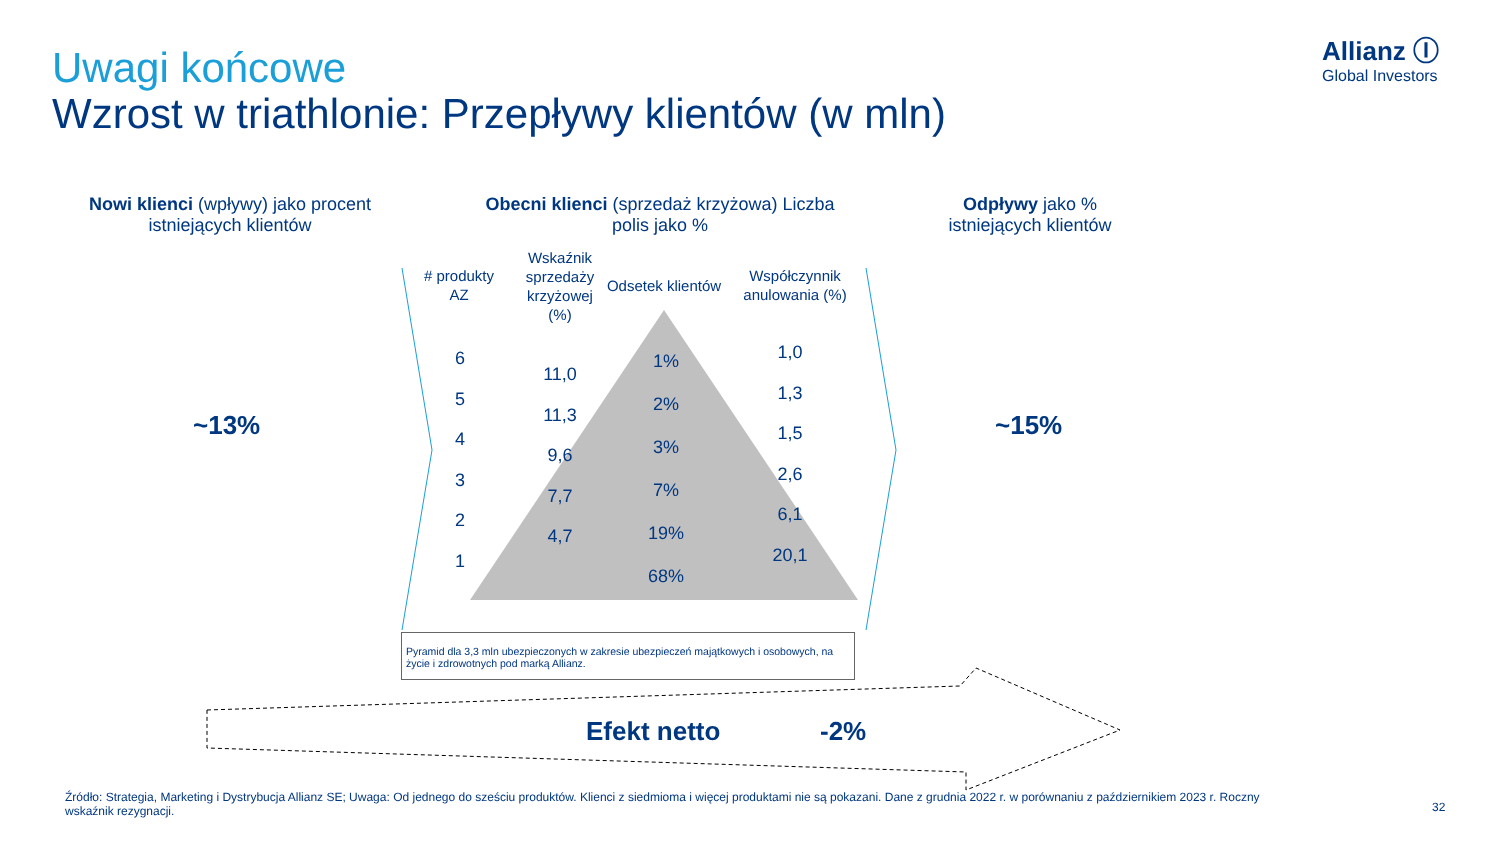Uwagi końcowe
Wzrost w triathlonie: Przepływy klientów (w mln)
Allianz Ⓘ
Global Investors
Nowi klienci (wpływy) jako procent istniejących klientów
Obecni klienci (sprzedaż krzyżowa) Liczba polis jako %
Odpływy jako % istniejących klientów
~13% ~15%
# produkty AZ
Wskaźnik sprzedaży krzyżowej (%)
Odsetek klientów
Współczynnik anulowania (%)
6
5
4
3
2
1
11,0
11,3
9,6
7,7
4,7
1%
2%
3%
7%
19%
68%
1,0
1,3
1,5
2,6
6,1
20,1
Pyramid dla 3,3 mln ubezpieczonych w zakresie ubezpieczeń majątkowych i osobowych, na życie i zdrowotnych pod marką Allianz.
Efekt netto -2%
Źródło: Strategia, Marketing i Dystrybucja Allianz SE; Uwaga: Od jednego do sześciu produktów. Klienci z siedmioma i więcej produktami nie są pokazani. Dane z grudnia 2022 r. w porównaniu z październikiem 2023 r. Roczny wskaźnik rezygnacji.
32